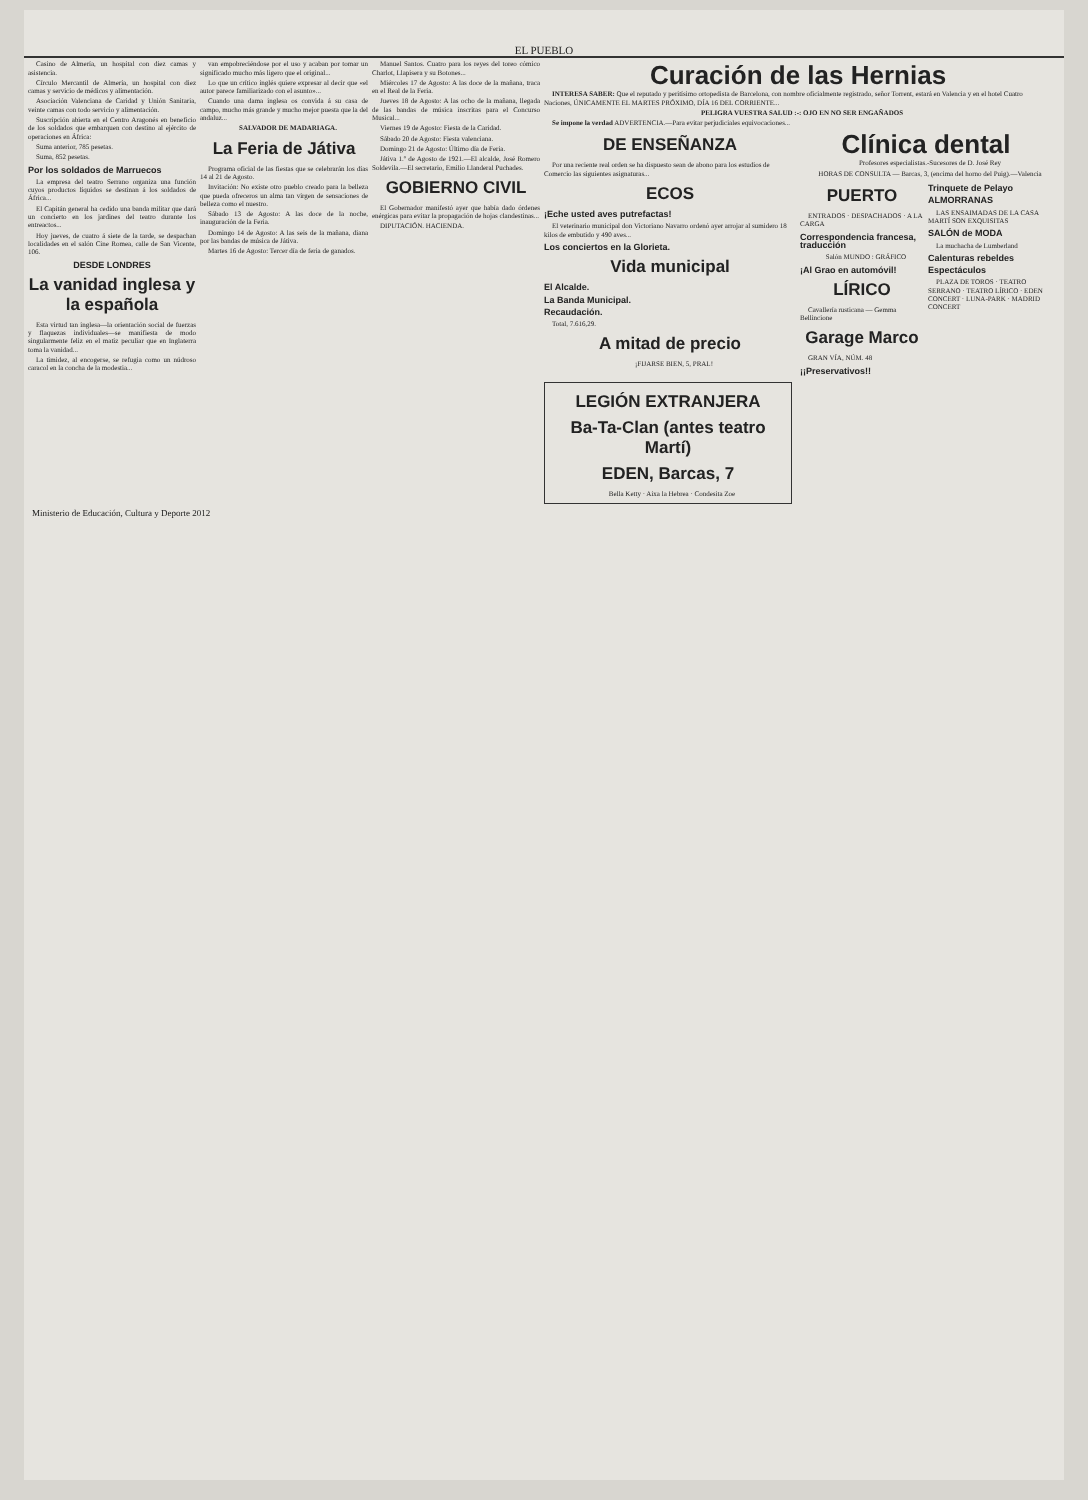EL PUEBLO
Casino de Almería, un hospital con diez camas y asistencia.
Círculo Mercantil de Almería, un hospital con diez camas y servicio de médicos y alimentación.
Asociación Valenciana de Caridad y Unión Sanitaria, veinte camas con todo servicio y alimentación.
Suscripción abierta en el Centro Aragonés en beneficio de los soldados que embarquen con destino al ejército de operaciones en África:
Suma anterior, 785 pesetas.
Suma, 852 pesetas.
Por los soldados de Marruecos
La empresa del teatro Serrano organiza una función cuyos productos líquidos se destinan á los soldados de África...
El Capitán general ha cedido una banda militar que dará un concierto en los jardines del teatro durante los entreactos...
Hoy jueves, de cuatro á siete de la tarde, se despachan localidades en el salón Cine Romea, calle de San Vicente, 106.
DESDE LONDRES
La vanidad inglesa y la española
Esta virtud tan inglesa—la orientación social de fuerzas y flaquezas individuales—se manifiesta de modo singularmente feliz en el matiz peculiar que en Inglaterra toma la vanidad...
La timidez, al encogerse, se refugia como un núdroso caracol en la concha de la modestia...
van empobreciéndose por el uso y acaban por tomar un significado mucho más ligero que el original...
Lo que un crítico inglés quiere expresar al decir que «el autor parece familiarizado con el asunto»...
Cuando una dama inglesa os convida á su casa de campo, mucho más grande y mucho mejor puesta que la del andaluz...
SALVADOR DE MADARIAGA.
La Feria de Játiva
Programa oficial de las fiestas que se celebrarán los días 14 al 21 de Agosto.
Invitación: No existe otro pueblo creado para la belleza que pueda ofreceros un alma tan virgen de sensaciones de belleza como el nuestro.
Sábado 13 de Agosto: A las doce de la noche, inauguración de la Feria.
Domingo 14 de Agosto: A las seis de la mañana, diana por las bandas de música de Játiva.
Martes 16 de Agosto: Tercer día de feria de ganados.
Manuel Santos. Cuatro para los reyes del toreo cómico Charlot, Llapisera y su Botones...
Miércoles 17 de Agosto: A las doce de la mañana, traca en el Real de la Feria.
Jueves 18 de Agosto: A las ocho de la mañana, llegada de las bandas de música inscritas para el Concurso Musical...
Viernes 19 de Agosto: Fiesta de la Caridad.
Sábado 20 de Agosto: Fiesta valenciana.
Domingo 21 de Agosto: Último día de Feria.
Játiva 1.º de Agosto de 1921.—El alcalde, José Romero Soldevila.—El secretario, Emilio Llanderal Puchades.
GOBIERNO CIVIL
El Gobernador manifestó ayer que había dado órdenes enérgicas para evitar la propagación de hojas clandestinas...
DIPUTACIÓN. HACIENDA.
Curación de las Hernias
INTERESA SABER: Que el reputado y peritísimo ortopedista de Barcelona, con nombre oficialmente registrado, señor Torrent, estará en Valencia y en el hotel Cuatro Naciones, ÚNICAMENTE EL MARTES PRÓXIMO, DÍA 16 DEL CORRIENTE...
PELIGRA VUESTRA SALUD :-: OJO EN NO SER ENGAÑADOS
Se impone la verdad ADVERTENCIA.—Para evitar perjudiciales equivocaciones...
DE ENSEÑANZA
Por una reciente real orden se ha dispuesto sean de abono para los estudios de Comercio las siguientes asignaturas...
ECOS
¡Eche usted aves putrefactas!
El veterinario municipal don Victoriano Navarro ordenó ayer arrojar al sumidero 18 kilos de embutido y 490 aves...
Los conciertos en la Glorieta.
Vida municipal
El Alcalde.
La Banda Municipal.
Recaudación.
Total, 7.616,29.
A mitad de precio
¡FIJARSE BIEN, 5, PRAL!
Clínica dental
Profesores especialistas.-Sucesores de D. José Rey
HORAS DE CONSULTA — Barcas, 3, (encima del horno del Puig).—Valencia
PUERTO
ENTRADOS · DESPACHADOS · A LA CARGA
Correspondencia francesa, traducción
Salón MUNDO : GRÁFICO
¡Al Grao en automóvil!
LÍRICO
Cavallería rusticana — Gemma Bellincione
Garage Marco
GRAN VÍA, NÚM. 48
¡¡Preservativos!!
Trinquete de Pelayo
ALMORRANAS
LAS ENSAIMADAS DE LA CASA MARTÍ SON EXQUISITAS
SALÓN de MODA
La muchacha de Lumberland
Calenturas rebeldes
Espectáculos
PLAZA DE TOROS · TEATRO SERRANO · TEATRO LÍRICO · EDEN CONCERT · LUNA-PARK · MADRID CONCERT
LEGIÓN EXTRANJERA
Ba-Ta-Clan (antes teatro Martí)
EDEN, Barcas, 7
Bella Ketty · Aixa la Hebrea · Condesita Zoe
Ministerio de Educación, Cultura y Deporte 2012